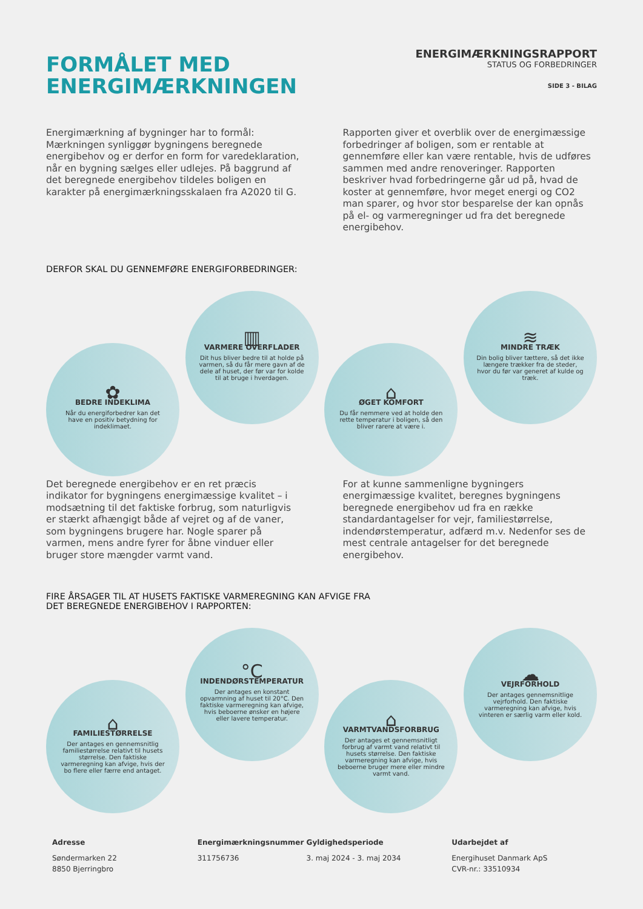FORMÅLET MED
ENERGIMÆRKNINGEN
ENERGIMÆRKNINGSRAPPORT
STATUS OG FORBEDRINGER
SIDE 3 - BILAG
Energimærkning af bygninger har to formål: Mærkningen synliggør bygningens beregnede energibehov og er derfor en form for varedeklaration, når en bygning sælges eller udlejes. På baggrund af det beregnede energibehov tildeles boligen en karakter på energimærkningsskalaen fra A2020 til G.
Rapporten giver et overblik over de energimæssige forbedringer af boligen, som er rentable at gennemføre eller kan være rentable, hvis de udføres sammen med andre renoveringer. Rapporten beskriver hvad forbedringerne går ud på, hvad de koster at gennemføre, hvor meget energi og CO2 man sparer, og hvor stor besparelse der kan opnås på el- og varmeregninger ud fra det beregnede energibehov.
DERFOR SKAL DU GENNEMFØRE ENERGIFORBEDRINGER:
✿
BEDRE INDEKLIMA
Når du energiforbedrer kan det have en positiv betydning for indeklimaet.
▥
VARMERE OVERFLADER
Dit hus bliver bedre til at holde på varmen, så du får mere gavn af de dele af huset, der før var for kolde til at bruge i hverdagen.
⌂
ØGET KOMFORT
Du får nemmere ved at holde den rette temperatur i boligen, så den bliver rarere at være i.
≋
MINDRE TRÆK
Din bolig bliver tættere, så det ikke længere trækker fra de steder, hvor du før var generet af kulde og træk.
Det beregnede energibehov er en ret præcis indikator for bygningens energimæssige kvalitet – i modsætning til det faktiske forbrug, som naturligvis er stærkt afhængigt både af vejret og af de vaner, som bygningens brugere har. Nogle sparer på varmen, mens andre fyrer for åbne vinduer eller bruger store mængder varmt vand.
For at kunne sammenligne bygningers energimæssige kvalitet, beregnes bygningens beregnede energibehov ud fra en række standardantagelser for vejr, familiestørrelse, indendørstemperatur, adfærd m.v. Nedenfor ses de mest centrale antagelser for det beregnede energibehov.
FIRE ÅRSAGER TIL AT HUSETS FAKTISKE VARMEREGNING KAN AFVIGE FRA
DET BEREGNEDE ENERGIBEHOV I RAPPORTEN:
⌂
FAMILIESTØRRELSE
Der antages en gennemsnitlig familiestørrelse relativt til husets størrelse. Den faktiske varmeregning kan afvige, hvis der bo flere eller færre end antaget.
°C
INDENDØRSTEMPERATUR
Der antages en konstant opvarmning af huset til 20°C. Den faktiske varmeregning kan afvige, hvis beboerne ønsker en højere eller lavere temperatur.
⌂
VARMTVANDSFORBRUG
Der antages et gennemsnitligt forbrug af varmt vand relativt til husets størrelse. Den faktiske varmeregning kan afvige, hvis beboerne bruger mere eller mindre varmt vand.
☁
VEJRFORHOLD
Der antages gennemsnitlige vejrforhold. Den faktiske varmeregning kan afvige, hvis vinteren er særlig varm eller kold.
Adresse
Søndermarken 22
8850 Bjerringbro
Energimærkningsnummer
311756736
Gyldighedsperiode
3. maj 2024 - 3. maj 2034
Udarbejdet af
Energihuset Danmark ApS
CVR-nr.: 33510934